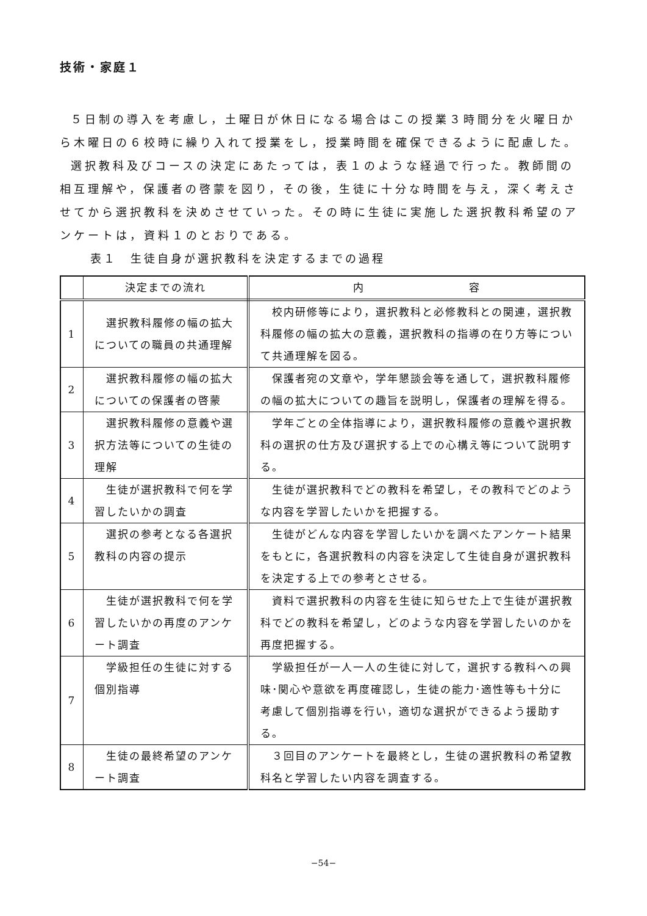技術・家庭１
５日制の導入を考慮し，土曜日が休日になる場合はこの授業３時間分を火曜日から木曜日の６校時に繰り入れて授業をし，授業時間を確保できるように配慮した。
選択教科及びコースの決定にあたっては，表１のような経過で行った。教師間の相互理解や，保護者の啓蒙を図り，その後，生徒に十分な時間を与え，深く考えさせてから選択教科を決めさせていった。その時に生徒に実施した選択教科希望のアンケートは，資料１のとおりである。
表１　生徒自身が選択教科を決定するまでの過程
| | 決定までの流れ | 内 容 |
| --- | --- | --- |
| 1 | 選択教科履修の幅の拡大についての職員の共通理解 | 校内研修等により，選択教科と必修教科との関連，選択教科履修の幅の拡大の意義，選択教科の指導の在り方等について共通理解を図る。 |
| 2 | 選択教科履修の幅の拡大についての保護者の啓蒙 | 保護者宛の文章や，学年懇談会等を通して，選択教科履修の幅の拡大についての趣旨を説明し，保護者の理解を得る。 |
| 3 | 選択教科履修の意義や選択方法等についての生徒の理解 | 学年ごとの全体指導により，選択教科履修の意義や選択教科の選択の仕方及び選択する上での心構え等について説明する。 |
| 4 | 生徒が選択教科で何を学習したいかの調査 | 生徒が選択教科でどの教科を希望し，その教科でどのような内容を学習したいかを把握する。 |
| 5 | 選択の参考となる各選択教科の内容の提示 | 生徒がどんな内容を学習したいかを調べたアンケート結果をもとに，各選択教科の内容を決定して生徒自身が選択教科を決定する上での参考とさせる。 |
| 6 | 生徒が選択教科で何を学習したいかの再度のアンケート調査 | 資料で選択教科の内容を生徒に知らせた上で生徒が選択教科でどの教科を希望し，どのような内容を学習したいのかを再度把握する。 |
| 7 | 学級担任の生徒に対する個別指導 | 学級担任が一人一人の生徒に対して，選択する教科への興味･関心や意欲を再度確認し，生徒の能力･適性等も十分に考慮して個別指導を行い，適切な選択ができるよう援助する。 |
| 8 | 生徒の最終希望のアンケート調査 | ３回目のアンケートを最終とし，生徒の選択教科の希望教科名と学習したい内容を調査する。 |
−54−